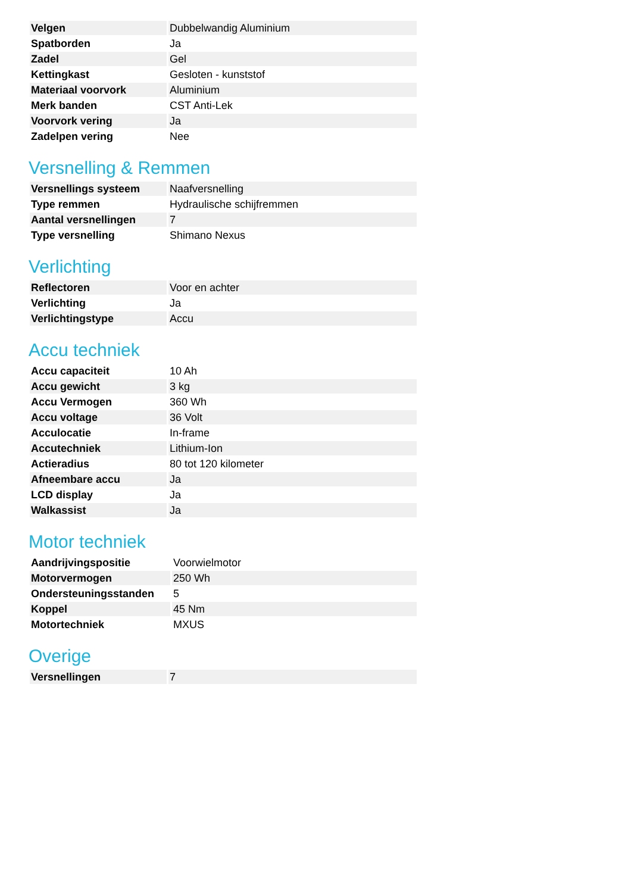| Velgen | Dubbelwandig Aluminium |
| Spatborden | Ja |
| Zadel | Gel |
| Kettingkast | Gesloten - kunststof |
| Materiaal voorvork | Aluminium |
| Merk banden | CST Anti-Lek |
| Voorvork vering | Ja |
| Zadelpen vering | Nee |
Versnelling & Remmen
| Versnellings systeem | Naafversnelling |
| Type remmen | Hydraulische schijfremmen |
| Aantal versnellingen | 7 |
| Type versnelling | Shimano Nexus |
Verlichting
| Reflectoren | Voor en achter |
| Verlichting | Ja |
| Verlichtingstype | Accu |
Accu techniek
| Accu capaciteit | 10 Ah |
| Accu gewicht | 3 kg |
| Accu Vermogen | 360 Wh |
| Accu voltage | 36 Volt |
| Acculocatie | In-frame |
| Accutechniek | Lithium-Ion |
| Actieradius | 80 tot 120 kilometer |
| Afneembare accu | Ja |
| LCD display | Ja |
| Walkassist | Ja |
Motor techniek
| Aandrijvingspositie | Voorwielmotor |
| Motorvermogen | 250 Wh |
| Ondersteuningsstanden | 5 |
| Koppel | 45 Nm |
| Motortechniek | MXUS |
Overige
| Versnellingen | 7 |